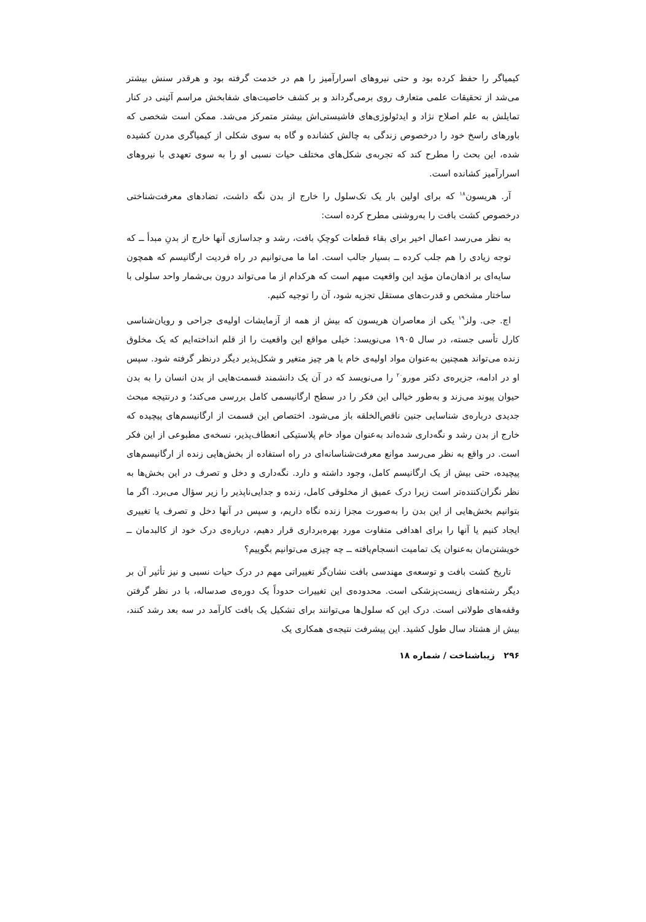کیمیاگر را حفظ کرده بود و حتی نیروهای اسرارآمیز را هم در خدمت گرفته بود و هرقدر سنش بیشتر می‌شد از تحقیقات علمی متعارف روی برمی‌گرداند و بر کشف خاصیت‌های شفابخش مراسم آئینی در کنار تمایلش به علم اصلاح نژاد و ایدئولوژی‌های فاشیستی‌اش بیشتر متمرکز می‌شد. ممکن است شخصی که باورهای راسخ خود را درخصوص زندگی به چالش کشانده و گاه به سوی شکلی از کیمیاگری مدرن کشیده شده، این بحث را مطرح کند که تجربه‌ی شکل‌های مختلف حیات نسبی او را به سوی تعهدی با نیروهای اسرارآمیز کشانده است.
آر. هریسون<sup>۱۸</sup> که برای اولین بار یک تک‌سلول را خارج از بدن نگه داشت، تضادهای معرفت‌شناختی درخصوص کشت بافت را به‌روشنی مطرح کرده است:
به نظر می‌رسد اعمال اخیر برای بقاء قطعات کوچکِ بافت، رشد و جداسازی آنها خارج از بدنِ مبدأ ــ که توجه زیادی را هم جلب کرده ــ بسیار جالب است. اما ما می‌توانیم در راه فردیت ارگانیسم که همچون سایه‌ای بر اذهان‌مان مؤید این واقعیت مبهم است که هرکدام از ما می‌تواند درون بی‌شمار واحد سلولی با ساختار مشخص و قدرت‌های مستقل تجزیه شود، آن را توجیه کنیم.
اچ. جی. ولز<sup>۱۹</sup> یکی از معاصران هریسون که بیش از همه از آزمایشات اولیه‌ی جراحی و رویان‌شناسی کارل تأسی جسته، در سال ۱۹۰۵ می‌نویسد: خیلی مواقع این واقعیت را از قلم انداخته‌ایم که یک مخلوق زنده می‌تواند همچنین به‌عنوان مواد اولیه‌ی خام یا هر چیز متغیر و شکل‌پذیر دیگر درنظر گرفته شود. سپس او در ادامه، جزیره‌ی دکتر مورو<sup>۲۰</sup> را می‌نویسد که در آن یک دانشمند قسمت‌هایی از بدن انسان را به بدن حیوان پیوند می‌زند و به‌طور خیالی این فکر را در سطح ارگانیسمی کامل بررسی می‌کند؛ و درنتیجه مبحث جدیدی درباره‌ی شناسایی جنین ناقص‌الخلقه باز می‌شود. اختصاص این قسمت از ارگانیسم‌های پیچیده که خارج از بدن رشد و نگه‌داری شده‌اند به‌عنوان مواد خام پلاستیکی انعطاف‌پذیر، نسخه‌ی مطبوعی از این فکر است. در واقع به نظر می‌رسد موانع معرفت‌شناسانه‌ای در راه استفاده از بخش‌هایی زنده از ارگانیسم‌های پیچیده، حتی بیش از یک ارگانیسم کامل، وجود داشته و دارد. نگه‌داری و دخل و تصرف در این بخش‌ها به نظر نگران‌کننده‌تر است زیرا درک عمیق از مخلوقی کامل، زنده و جدایی‌ناپذیر را زیر سؤال می‌برد. اگر ما بتوانیم بخش‌هایی از این بدن را به‌صورت مجزا زنده نگاه داریم، و سپس در آنها دخل و تصرف یا تغییری ایجاد کنیم یا آنها را برای اهدافی متفاوت مورد بهره‌برداری قرار دهیم، درباره‌ی درک خود از کالبدمان ــ خویشتن‌مان به‌عنوان یک تمامیت انسجام‌یافته ــ چه چیزی می‌توانیم بگوییم؟
تاریخ کشت بافت و توسعه‌ی مهندسی بافت نشان‌گر تغییراتی مهم در درک حیات نسبی و نیز تأثیر آن بر دیگر رشته‌های زیست‌پزشکی است. محدوده‌ی این تغییرات حدوداً یک دوره‌ی صدساله، با در نظر گرفتن وقفه‌های طولانی است. درک این که سلول‌ها می‌توانند برای تشکیل یک بافت کارآمد در سه بعد رشد کنند، بیش از هشتاد سال طول کشید. این پیشرفت نتیجه‌ی همکاری یک
۲۹۶ زیباشناخت / شماره ۱۸